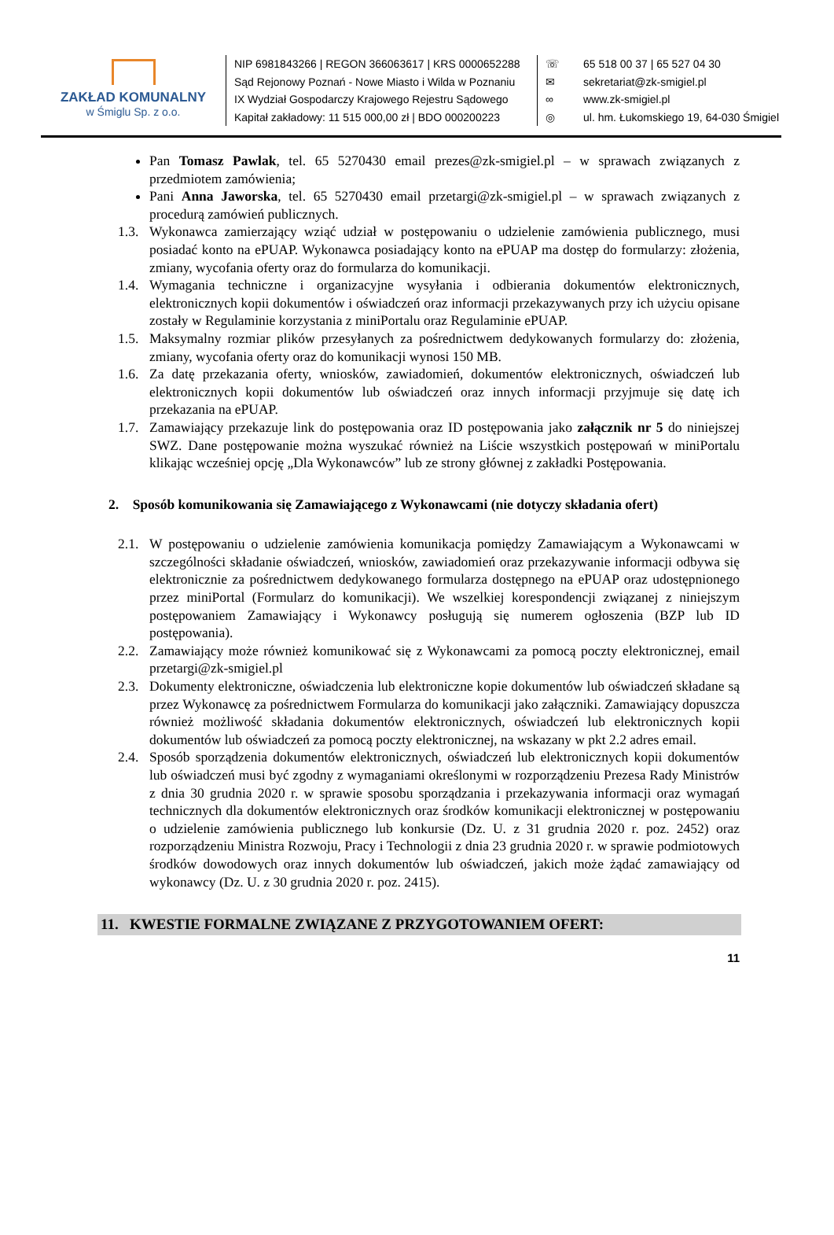ZAKŁAD KOMUNALNY
w Śmiglu Sp. z o.o.
NIP 6981843266 | REGON 366063617 | KRS 0000652288
Sąd Rejonowy Poznań - Nowe Miasto i Wilda w Poznaniu
IX Wydział Gospodarczy Krajowego Rejestru Sądowego
Kapitał zakładowy: 11 515 000,00 zł | BDO 000200223
☏
✉
∞
◎
65 518 00 37 | 65 527 04 30
sekretariat@zk-smigiel.pl
www.zk-smigiel.pl
ul. hm. Łukomskiego 19, 64-030 Śmigiel
Pan Tomasz Pawlak, tel. 65 5270430 email prezes@zk-smigiel.pl – w sprawach związanych z przedmiotem zamówienia;
Pani Anna Jaworska, tel. 65 5270430 email przetargi@zk-smigiel.pl – w sprawach związanych z procedurą zamówień publicznych.
1.3. Wykonawca zamierzający wziąć udział w postępowaniu o udzielenie zamówienia publicznego, musi posiadać konto na ePUAP. Wykonawca posiadający konto na ePUAP ma dostęp do formularzy: złożenia, zmiany, wycofania oferty oraz do formularza do komunikacji.
1.4. Wymagania techniczne i organizacyjne wysyłania i odbierania dokumentów elektronicznych, elektronicznych kopii dokumentów i oświadczeń oraz informacji przekazywanych przy ich użyciu opisane zostały w Regulaminie korzystania z miniPortalu oraz Regulaminie ePUAP.
1.5. Maksymalny rozmiar plików przesyłanych za pośrednictwem dedykowanych formularzy do: złożenia, zmiany, wycofania oferty oraz do komunikacji wynosi 150 MB.
1.6. Za datę przekazania oferty, wniosków, zawiadomień, dokumentów elektronicznych, oświadczeń lub elektronicznych kopii dokumentów lub oświadczeń oraz innych informacji przyjmuje się datę ich przekazania na ePUAP.
1.7. Zamawiający przekazuje link do postępowania oraz ID postępowania jako załącznik nr 5 do niniejszej SWZ. Dane postępowanie można wyszukać również na Liście wszystkich postępowań w miniPortalu klikając wcześniej opcję „Dla Wykonawców” lub ze strony głównej z zakładki Postępowania.
2. Sposób komunikowania się Zamawiającego z Wykonawcami (nie dotyczy składania ofert)
2.1. W postępowaniu o udzielenie zamówienia komunikacja pomiędzy Zamawiającym a Wykonawcami w szczególności składanie oświadczeń, wniosków, zawiadomień oraz przekazywanie informacji odbywa się elektronicznie za pośrednictwem dedykowanego formularza dostępnego na ePUAP oraz udostępnionego przez miniPortal (Formularz do komunikacji). We wszelkiej korespondencji związanej z niniejszym postępowaniem Zamawiający i Wykonawcy posługują się numerem ogłoszenia (BZP lub ID postępowania).
2.2. Zamawiający może również komunikować się z Wykonawcami za pomocą poczty elektronicznej, email przetargi@zk-smigiel.pl
2.3. Dokumenty elektroniczne, oświadczenia lub elektroniczne kopie dokumentów lub oświadczeń składane są przez Wykonawcę za pośrednictwem Formularza do komunikacji jako załączniki. Zamawiający dopuszcza również możliwość składania dokumentów elektronicznych, oświadczeń lub elektronicznych kopii dokumentów lub oświadczeń za pomocą poczty elektronicznej, na wskazany w pkt 2.2 adres email.
2.4. Sposób sporządzenia dokumentów elektronicznych, oświadczeń lub elektronicznych kopii dokumentów lub oświadczeń musi być zgodny z wymaganiami określonymi w rozporządzeniu Prezesa Rady Ministrów z dnia 30 grudnia 2020 r. w sprawie sposobu sporządzania i przekazywania informacji oraz wymagań technicznych dla dokumentów elektronicznych oraz środków komunikacji elektronicznej w postępowaniu o udzielenie zamówienia publicznego lub konkursie (Dz. U. z 31 grudnia 2020 r. poz. 2452) oraz rozporządzeniu Ministra Rozwoju, Pracy i Technologii z dnia 23 grudnia 2020 r. w sprawie podmiotowych środków dowodowych oraz innych dokumentów lub oświadczeń, jakich może żądać zamawiający od wykonawcy (Dz. U. z 30 grudnia 2020 r. poz. 2415).
11. KWESTIE FORMALNE ZWIĄZANE Z PRZYGOTOWANIEM OFERT:
11